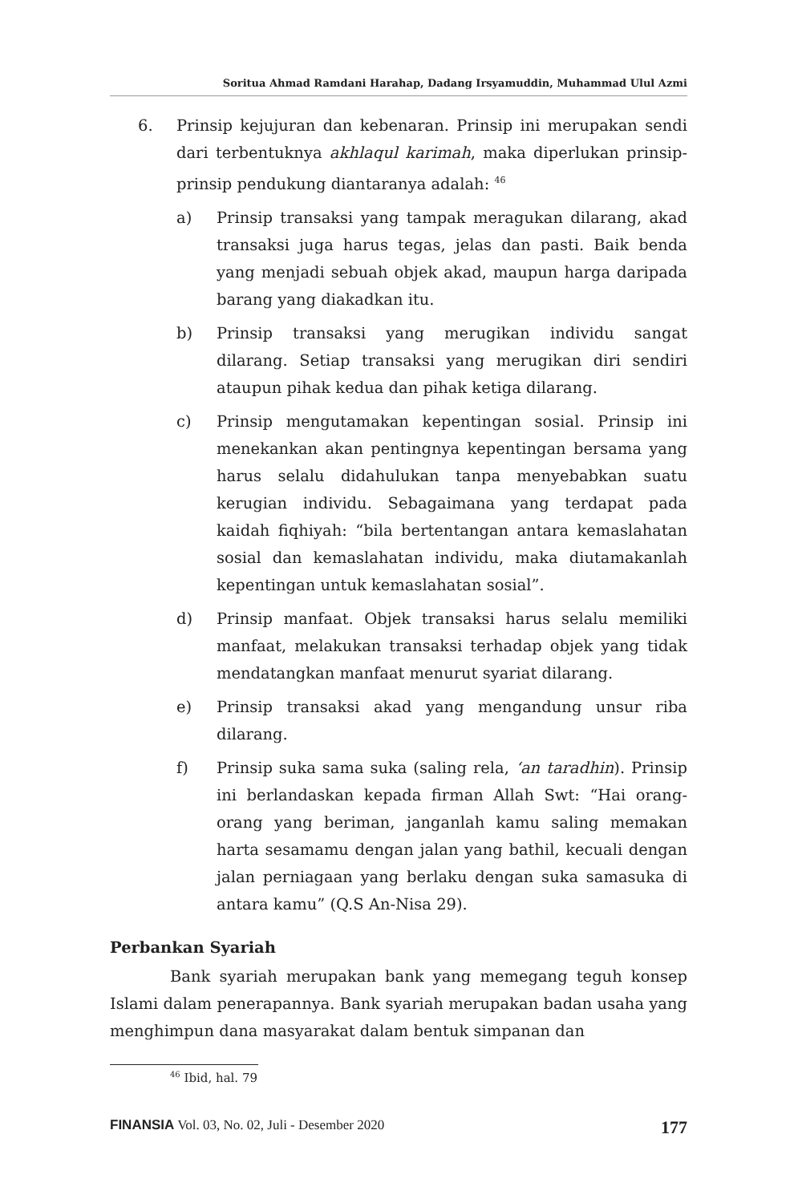Soritua Ahmad Ramdani Harahap, Dadang Irsyamuddin, Muhammad Ulul Azmi
6. Prinsip kejujuran dan kebenaran. Prinsip ini merupakan sendi dari terbentuknya akhlaqul karimah, maka diperlukan prinsip-prinsip pendukung diantaranya adalah: <sup>46</sup>
a) Prinsip transaksi yang tampak meragukan dilarang, akad transaksi juga harus tegas, jelas dan pasti. Baik benda yang menjadi sebuah objek akad, maupun harga daripada barang yang diakadkan itu.
b) Prinsip transaksi yang merugikan individu sangat dilarang. Setiap transaksi yang merugikan diri sendiri ataupun pihak kedua dan pihak ketiga dilarang.
c) Prinsip mengutamakan kepentingan sosial. Prinsip ini menekankan akan pentingnya kepentingan bersama yang harus selalu didahulukan tanpa menyebabkan suatu kerugian individu. Sebagaimana yang terdapat pada kaidah fiqhiyah: “bila bertentangan antara kemaslahatan sosial dan kemaslahatan individu, maka diutamakanlah kepentingan untuk kemaslahatan sosial”.
d) Prinsip manfaat. Objek transaksi harus selalu memiliki manfaat, melakukan transaksi terhadap objek yang tidak mendatangkan manfaat menurut syariat dilarang.
e) Prinsip transaksi akad yang mengandung unsur riba dilarang.
f) Prinsip suka sama suka (saling rela, ‘an taradhin). Prinsip ini berlandaskan kepada firman Allah Swt: “Hai orang-orang yang beriman, janganlah kamu saling memakan harta sesamamu dengan jalan yang bathil, kecuali dengan jalan perniagaan yang berlaku dengan suka samasuka di antara kamu” (Q.S An-Nisa 29).
Perbankan Syariah
Bank syariah merupakan bank yang memegang teguh konsep Islami dalam penerapannya. Bank syariah merupakan badan usaha yang menghimpun dana masyarakat dalam bentuk simpanan dan
<sup>46</sup> Ibid, hal. 79
FINANSIA Vol. 03, No. 02, Juli - Desember 2020 177